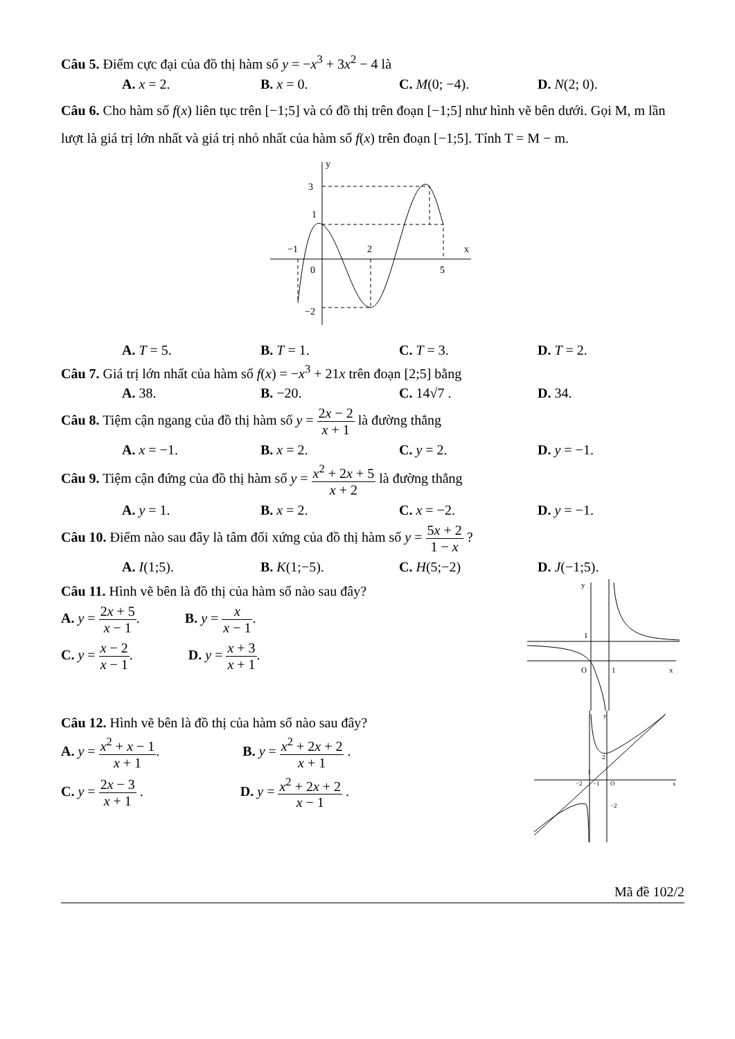Câu 5. Điểm cực đại của đồ thị hàm số y = −x<sup>3</sup> + 3x<sup>2</sup> − 4 là
A. x = 2. B. x = 0. C. M(0; −4). D. N(2; 0).
Câu 6. Cho hàm số f(x) liên tục trên [−1;5] và có đồ thị trên đoạn [−1;5] như hình vẽ bên dưới. Gọi M, m lần lượt là giá trị lớn nhất và giá trị nhỏ nhất của hàm số f(x) trên đoạn [−1;5]. Tính T = M − m.
y
3
1
−1
2
x
0
5
−2
A. T = 5. B. T = 1. C. T = 3. D. T = 2.
Câu 7. Giá trị lớn nhất của hàm số f(x) = −x<sup>3</sup> + 21x trên đoạn [2;5] bằng
A. 38. B. −20. C. 14√7 . D. 34.
Câu 8. Tiệm cận ngang của đồ thị hàm số y = 2x − 2 x + 1 là đường thẳng
A. x = −1. B. x = 2. C. y = 2. D. y = −1.
Câu 9. Tiệm cận đứng của đồ thị hàm số y = x<sup>2</sup> + 2x + 5 x + 2 là đường thẳng
A. y = 1. B. x = 2. C. x = −2. D. y = −1.
Câu 10. Điểm nào sau đây là tâm đối xứng của đồ thị hàm số y = 5x + 2 1 − x ?
A. I(1;5). B. K(1;−5). C. H(5;−2) D. J(−1;5).
Câu 11. Hình vẽ bên là đồ thị của hàm số nào sau đây?
A. y = 2x + 5 x − 1. B. y = x x − 1.
C. y = x − 2 x − 1. D. y = x + 3 x + 1.
y
1
O
1
x
Câu 12. Hình vẽ bên là đồ thị của hàm số nào sau đây?
A. y = x<sup>2</sup> + x − 1 x + 1. B. y = x<sup>2</sup> + 2x + 2 x + 1 .
C. y = 2x − 3 x + 1 . D. y = x<sup>2</sup> + 2x + 2 x − 1 .
y
2
−2
−1
O
x
−2
I
Mã đề 102/2